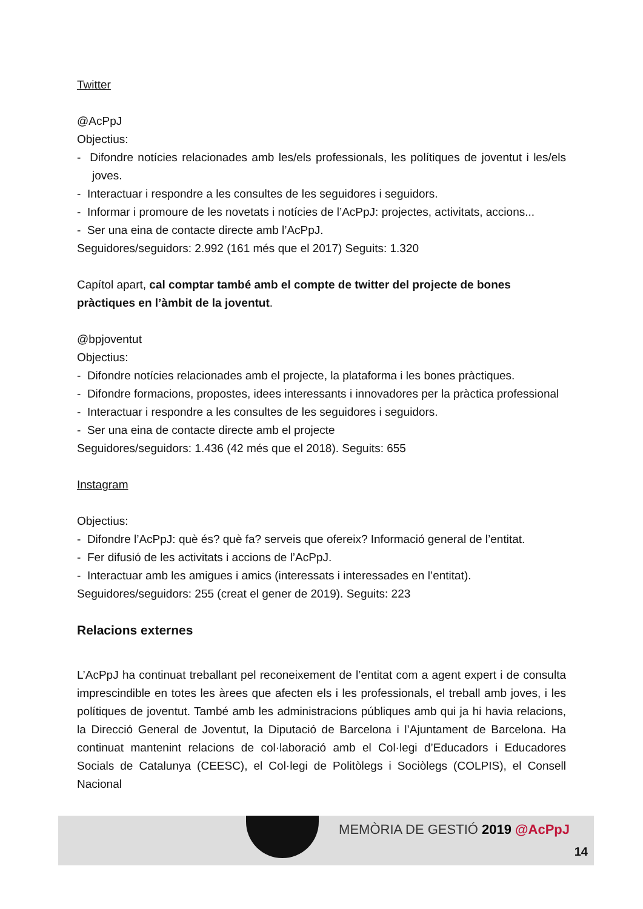Twitter
@AcPpJ
Objectius:
- Difondre notícies relacionades amb les/els professionals, les polítiques de joventut i les/els joves.
- Interactuar i respondre a les consultes de les seguidores i seguidors.
- Informar i promoure de les novetats i notícies de l’AcPpJ: projectes, activitats, accions...
- Ser una eina de contacte directe amb l’AcPpJ.
Seguidores/seguidors: 2.992 (161 més que el 2017) Seguits: 1.320
Capítol apart, cal comptar també amb el compte de twitter del projecte de bones pràctiques en l’àmbit de la joventut.
@bpjoventut
Objectius:
- Difondre notícies relacionades amb el projecte, la plataforma i les bones pràctiques.
- Difondre formacions, propostes, idees interessants i innovadores per la pràctica professional
- Interactuar i respondre a les consultes de les seguidores i seguidors.
- Ser una eina de contacte directe amb el projecte
Seguidores/seguidors: 1.436 (42 més que el 2018). Seguits: 655
Instagram
Objectius:
- Difondre l’AcPpJ: què és? què fa? serveis que ofereix? Informació general de l’entitat.
- Fer difusió de les activitats i accions de l’AcPpJ.
- Interactuar amb les amigues i amics (interessats i interessades en l’entitat).
Seguidores/seguidors: 255 (creat el gener de 2019). Seguits: 223
Relacions externes
L’AcPpJ ha continuat treballant pel reconeixement de l’entitat com a agent expert i de consulta imprescindible en totes les àrees que afecten els i les professionals, el treball amb joves, i les polítiques de joventut. També amb les administracions públiques amb qui ja hi havia relacions, la Direcció General de Joventut, la Diputació de Barcelona i l’Ajuntament de Barcelona. Ha continuat mantenint relacions de col·laboració amb el Col·legi d’Educadors i Educadores Socials de Catalunya (CEESC), el Col·legi de Politòlegs i Sociòlegs (COLPIS), el Consell Nacional
MEMÒRIA DE GESTIÓ 2019 @AcPpJ
14